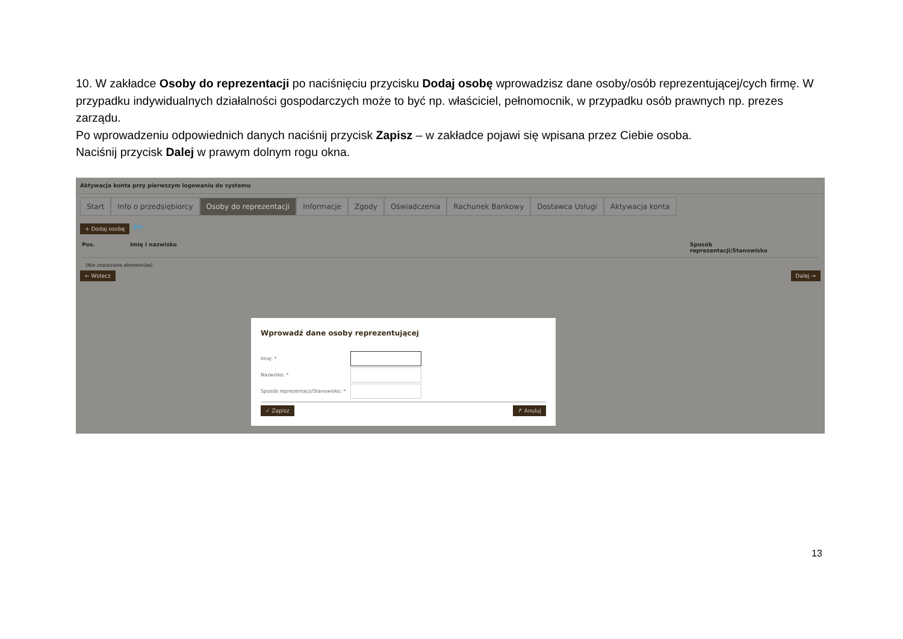10. W zakładce Osoby do reprezentacji po naciśnięciu przycisku Dodaj osobę wprowadzisz dane osoby/osób reprezentującej/cych firmę. W przypadku indywidualnych działalności gospodarczych może to być np. właściciel, pełnomocnik, w przypadku osób prawnych np. prezes zarządu.
Po wprowadzeniu odpowiednich danych naciśnij przycisk Zapisz – w zakładce pojawi się wpisana przez Ciebie osoba.
Naciśnij przycisk Dalej w prawym dolnym rogu okna.
Aktywacja konta przy pierwszym logowaniu do systemu
Start Info o przedsiębiorcy Osoby do reprezentacji Informacje Zgody Oświadczenia Rachunek Bankowy Dostawca Usługi Aktywacja konta
+ Dodaj osobę ⇦
Pos. Imię i nazwisko Sposób
reprezentacji/Stanowisko
(Nie znaleziono elementów)
← Wstecz Dalej →
Wprowadź dane osoby reprezentującej
Imię: *
Nazwisko: *
Sposób reprezentacji/Stanowisko: *
✓ Zapisz ↱ Anuluj
13